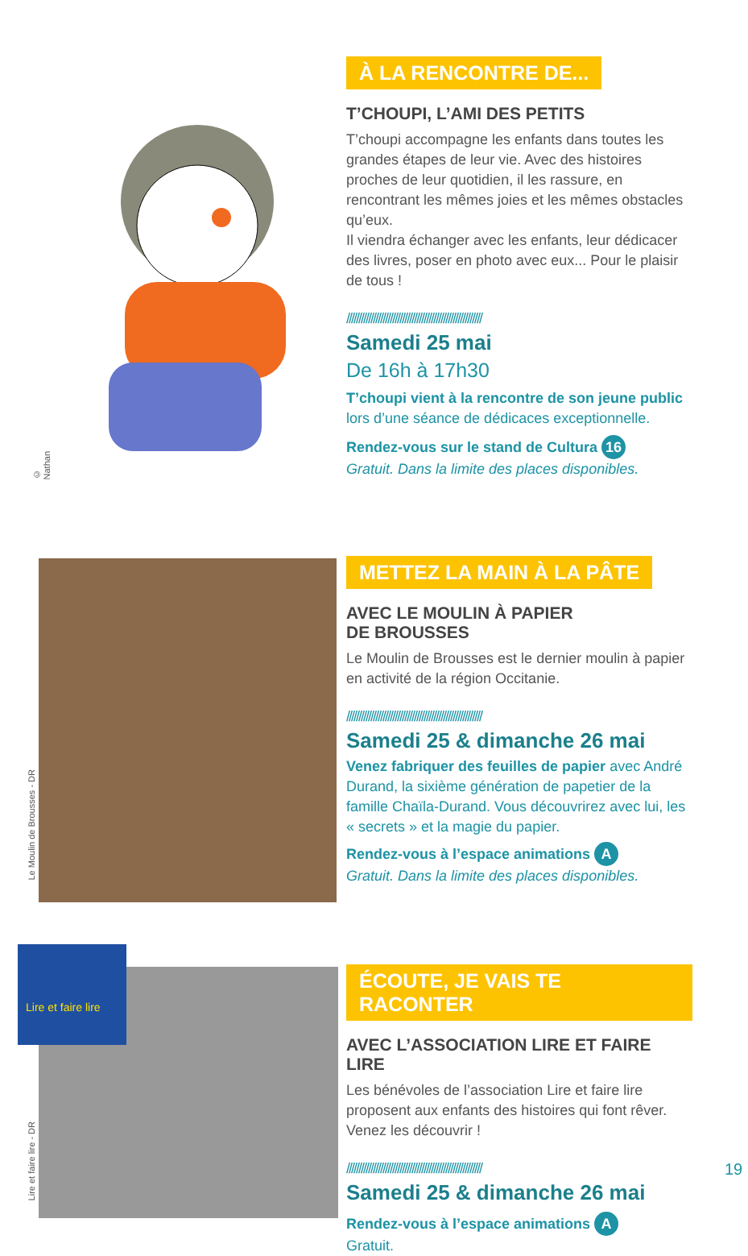© Nathan
À LA RENCONTRE DE...
T’CHOUPI, L’AMI DES PETITS
T’choupi accompagne les enfants dans toutes les grandes étapes de leur vie. Avec des histoires proches de leur quotidien, il les rassure, en rencontrant les mêmes joies et les mêmes obstacles qu’eux.
Il viendra échanger avec les enfants, leur dédicacer des livres, poser en photo avec eux... Pour le plaisir de tous !
////////////////////////////////////////////////////////
Samedi 25 mai
De 16h à 17h30
T’choupi vient à la rencontre de son jeune public lors d’une séance de dédicaces exceptionnelle.
Rendez-vous sur le stand de Cultura 16
Gratuit. Dans la limite des places disponibles.
Le Moulin de Brousses - DR
METTEZ LA MAIN À LA PÂTE
AVEC LE MOULIN À PAPIER
DE BROUSSES
Le Moulin de Brousses est le dernier moulin à papier en activité de la région Occitanie.
////////////////////////////////////////////////////////
Samedi 25 & dimanche 26 mai
Venez fabriquer des feuilles de papier avec André Durand, la sixième génération de papetier de la famille Chaïla-Durand. Vous découvrirez avec lui, les « secrets » et la magie du papier.
Rendez-vous à l’espace animations A
Gratuit. Dans la limite des places disponibles.
Lire et faire lire
Lire et faire lire - DR
ÉCOUTE, JE VAIS TE RACONTER
AVEC L’ASSOCIATION LIRE ET FAIRE LIRE
Les bénévoles de l’association Lire et faire lire proposent aux enfants des histoires qui font rêver. Venez les découvrir !
////////////////////////////////////////////////////////
Samedi 25 & dimanche 26 mai
Rendez-vous à l’espace animations A
Gratuit.
19